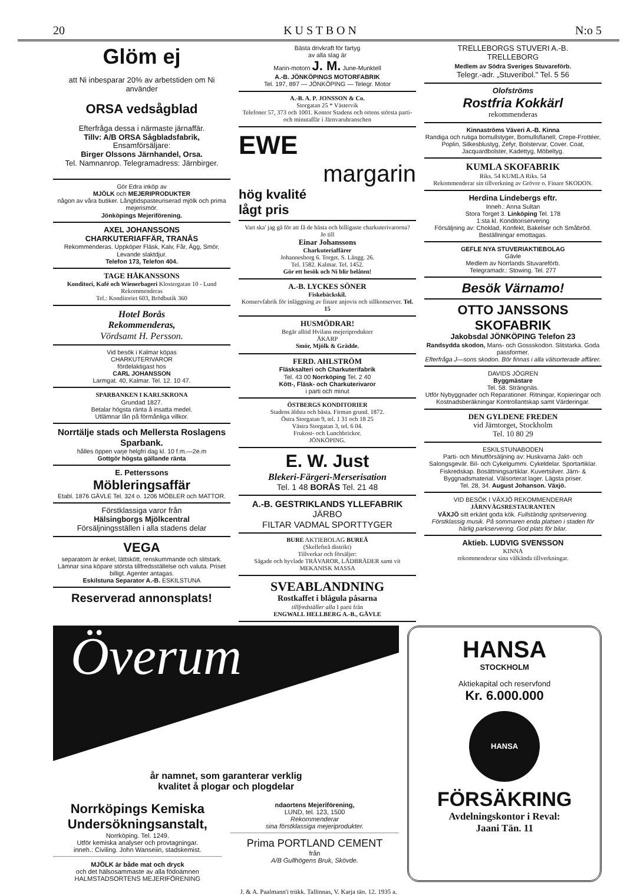20 K U S T B O N N:o 5
Glöm ej
att Ni inbesparar 20% av arbetstiden om Ni använder
ORSA vedsågblad
Efterfråga dessa i närmaste järnaffär.
Tillv: A/B ORSA Sågbladsfabrik,
Ensamförsäljare:
Birger Olssons Järnhandel, Orsa.
Tel. Namnanrop. Telegramadress: Järnbirger.
Gör Edra inköp av
MJÖLK och MEJERIPRODUKTER
någon av våra butiker. Långtidspasteuriserad mjölk och prima mejerismör.
Jönköpings Mejeriförening.
AXEL JOHANSSONS
CHARKUTERIAFFÄR, TRANÅS
Rekommenderas. Uppköper Fläsk, Kalv, Får, Ägg, Smör, Levande slaktdjur.
Telefon 173, Telefon 404.
TAGE HÅKANSSONS
Konditori, Kafé och Wienerbageri Klostergatan 10 - Lund
Rekommenderas
Tel.: Konditoriet 603, Brödbutik 360
Hotel Borås
Rekommenderas,
Vördsamt H. Persson.
Vid besök i Kalmar köpas
CHARKUTERIVAROR
fördelaktigast hos
CARL JOHANSSON
Larmgat. 40, Kalmar. Tel. 12. 10 47.
SPARBANKEN I KARLSKRONA
Grundad 1827.
Betalar högsta ränta å insatta medel.
Utlämnar lån på förmånliga villkor.
Norrtälje stads och Mellersta Roslagens Sparbank.
hålles öppen varje helgfri dag kl. 10 f.m.—2e.m
Gottgör högsta gällande ränta
E. Petterssons
Möbleringsaffär
Etabl. 1876 GÄVLE Tel. 324 o. 1206 MÖBLER och MATTOR.
Förstklassiga varor från
Hälsingborgs Mjölkcentral
Försäljningsställen i alla stadens delar
VEGA
separatorn är enkel, lättskött, renskummande och slitstark. Lämnar sina köpare största tillfredsställelse och valuta. Priset billigt. Agenter antagas.
Eskilstuna Separator A.-B. ESKILSTUNA
Reserverad annonsplats!
Bästa drivkraft för fartyg
av alla slag är
Marin-motorn J. M. June-Munktell
A.-B. JÖNKÖPINGS MOTORFABRIK
Tel. 197, 897 — JÖNKÖPING — Telegr. Motor
A.-B. A. P. JONSSON & Co.
Storgatan 25 * Västervik
Telefoner 57, 373 och 1001. Kontor Stadens och ortens största parti- och minutaffär i Järnvarubranschen
EWE
margarin
hög kvalité
lågt pris
Vart ska' jag gå för att få de bästa och billigaste charkuterivarorna?
Jo till
Einar Johanssons
Charkuteriaffärer
Johannesborg 6. Torget. S. Långg. 26.
Tel. 1582. Kalmar. Tel. 1452.
Gör ett besök och Ni blir belåten!
A.-B. LYCKES SÖNER
Fiskebäckskil.
Konservfabrik för inläggning av finare anjovis och sillkonserver. Tel. 15
HUSMÖDRAR!
Begär alltid Hvilans mejeriprodukter
ÅKARP
Smör, Mjölk & Grädde.
FERD. AHLSTRÖM
Fläsksalteri och Charkuterifabrik
Tel. 43 00 Norrköping Tel. 2 40
Kött-, Fläsk- och Charkuterivaror
i parti och minut
ÖSTBERGS KONDITORIER
Stadens äldsta och bästa. Firman grund. 1872.
Östra Storgatan 9, tel. 1 31 och 18 25
Västra Storgatan 3, tel. 6 04.
Frukost- och Lunchbrickor.
JÖNKÖPING.
E. W. Just
Blekeri-Färgeri-Merserisation
Tel. 1 48 BORÅS Tel. 21 48
A.-B. GESTRIKLANDS YLLEFABRIK
JÄRBO
FILTAR VADMAL SPORTTYGER
BURE AKTIEBOLAG BUREÅ
(Skellefteå distrikt)
Tillverkar och försäljer:
Sågade och hyvlade TRÄVAROR, LÅDBRÄDER samt vit MEKANISK MASSA
SVEABLANDNING
Rostkaffet i blågula påsarna
tillfredställer alla I parti från
ENGWALL HELLBERG A.-B., GÄVLE
TRELLEBORGS STUVERI A.-B.
TRELLEBORG
Medlem av Södra Sveriges Stuvareförb.
Telegr.-adr. „Stuveribol." Tel. 5 56
Olofströms
Rostfria Kokkärl
rekommenderas
Kinnaströms Väveri A.-B. Kinna
Randiga och rutiga bomullstyger, Bomullsflanell, Crepe-Frottéer, Poplin, Silkesblustyg, Zefyr, Bolstervar, Cover. Coat, Jacquardbolster, Kadettyg, Möbeltyg.
KUMLA SKOFABRIK
Riks. 54 KUMLA Riks. 54
Rekommenderar sin tillverkning av Grövre o. Finare SKODON.
Herdina Lindebergs eftr.
Inneh.: Anna Sultan
Stora Torget 3. Linköping Tel. 178
1:sta kl. Konditoriservering
Försäljning av: Choklad, Konfekt, Bakelser och Småbröd.
Beställningar emottagas.
GEFLE NYA STUVERIAKTIEBOLAG
Gävle
Medlem av Norrlands Stuvareförb.
Telegramadr.: Stowing. Tel. 277
Besök Värnamo!
OTTO JANSSONS SKOFABRIK
Jakobsdal JÖNKÖPING Telefon 23
Randsydda skodon, Mans- och Gossskodon. Slitstarka. Goda passformer.
Efterfråga J—sons skodon. Bör finnas i alla välsorterade affärer.
DAVIDS JÖGREN
Byggmästare
Tel. 58. Strängnäs.
Utför Nybyggnader och Reparationer. Ritningar, Kopieringar och Kostnadsberäkningar Kontrollantskap samt Värderingar.
DEN GYLDENE FREDEN
vid Järntorget, Stockholm
Tel. 10 80 29
ESKILSTUNABODEN
Parti- och Minutförsäljning av: Huskvarna Jakt- och Salongsgevär. Bil- och Cykelgummi. Cykeldelar. Sportartiklar. Fiskredskap. Bosättningsartiklar. Kuvertsilver. Järn- & Byggnadsmaterial. Välsorterat lager. Lägsta priser.
Tel. 28, 34. August Johanson. Växjö.
VID BESÖK I VÄXJÖ REKOMMENDERAR
JÄRNVÄGSRESTAURANTEN
VÄXJÖ sitt erkänt goda kök. Fullständig spritservering. Förstklassig musik. På sommaren enda platsen i staden för härlig parkservering. God plats för bilar.
Aktieb. LUDVIG SVENSSON
KINNA
rekommenderar sina välkända tillverkningar.
Överum
år namnet, som garanterar verklig
kvalitet å plogar och plogdelar
Norrköpings Kemiska Undersökningsanstalt,
Norrköping. Tel. 1249.
Utför kemiska analyser och provtagningar.
inneh.: Civiling. John Wanseiin, stadskemist.
MJÖLK är både mat och dryck
och det hälsosammaste av alla födoämnen
HALMSTADSORTENS MEJERIFÖRENING
ndaortens Mejeriförening,
LUND, tel. 123, 1500
Rekommenderar
sina förstklassiga mejeriprodukter.
Prima PORTLAND CEMENT
från
A/B Gullhögens Bruk, Skövde.
HANSA
STOCKHOLM
Aktiekapital och reservfond
Kr. 6.000.000
HANSA
FÖRSÄKRING
Avdelningskontor i Reval:
Jaani Tän. 11
J. & A. Paalmann'i trükk. Tallinnas, V. Karja tän. 12. 1935 a.